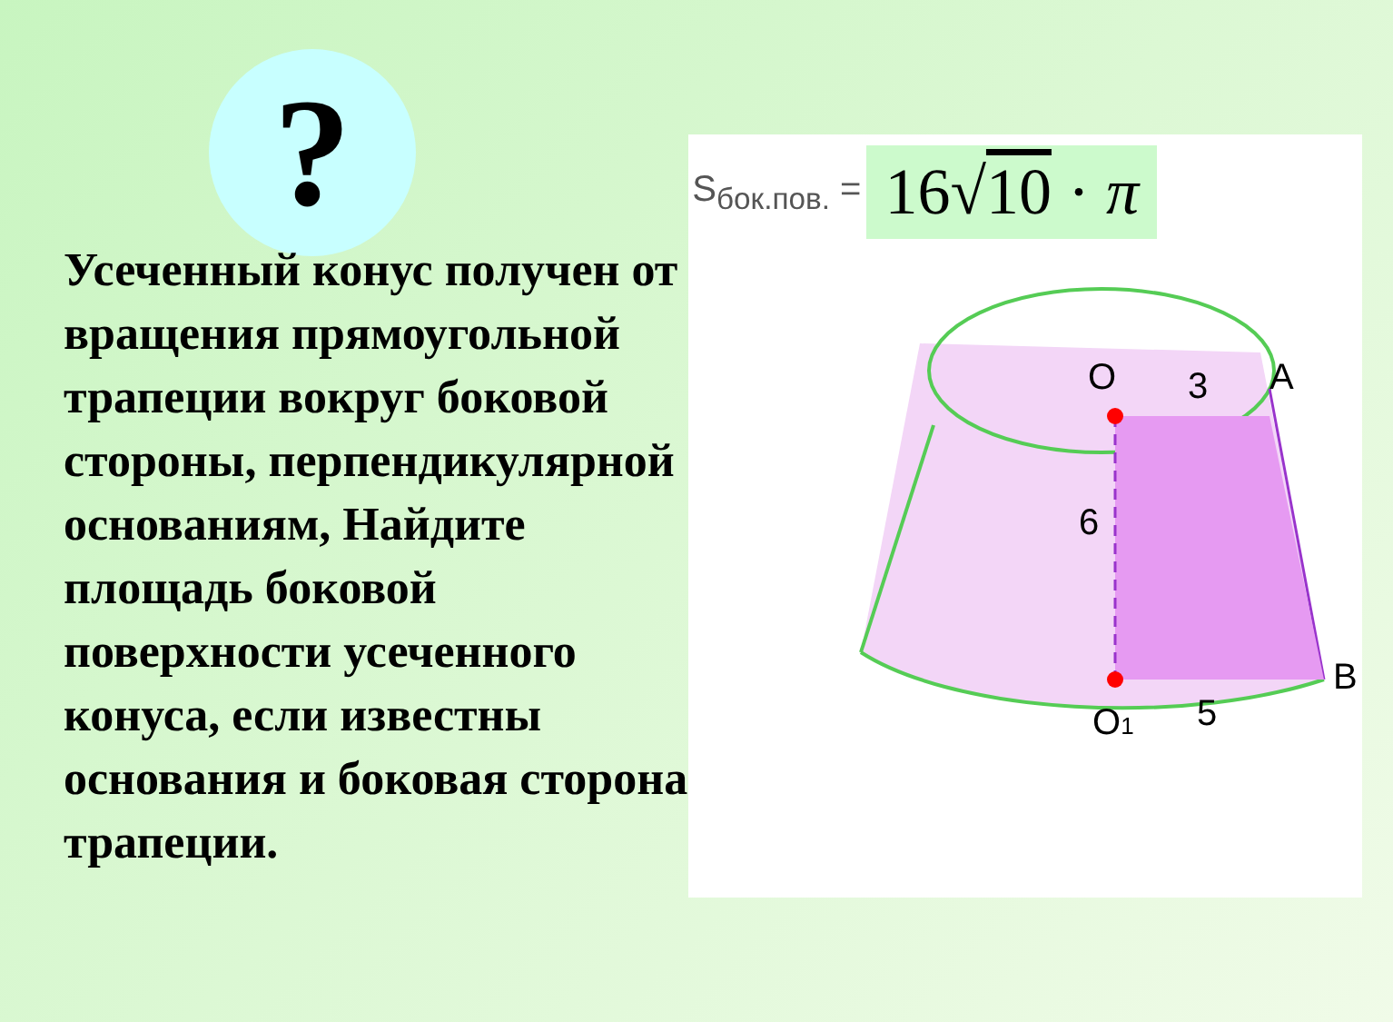?
Усеченный конус получен от вращения прямоугольной трапеции вокруг боковой стороны, перпендикулярной основаниям, Найдите площадь боковой поверхности усеченного конуса, если известны основания и боковая сторона трапеции.
S<sub>бок.пов.</sub> = 16√10 · π
O
3
A
6
B
O1
5